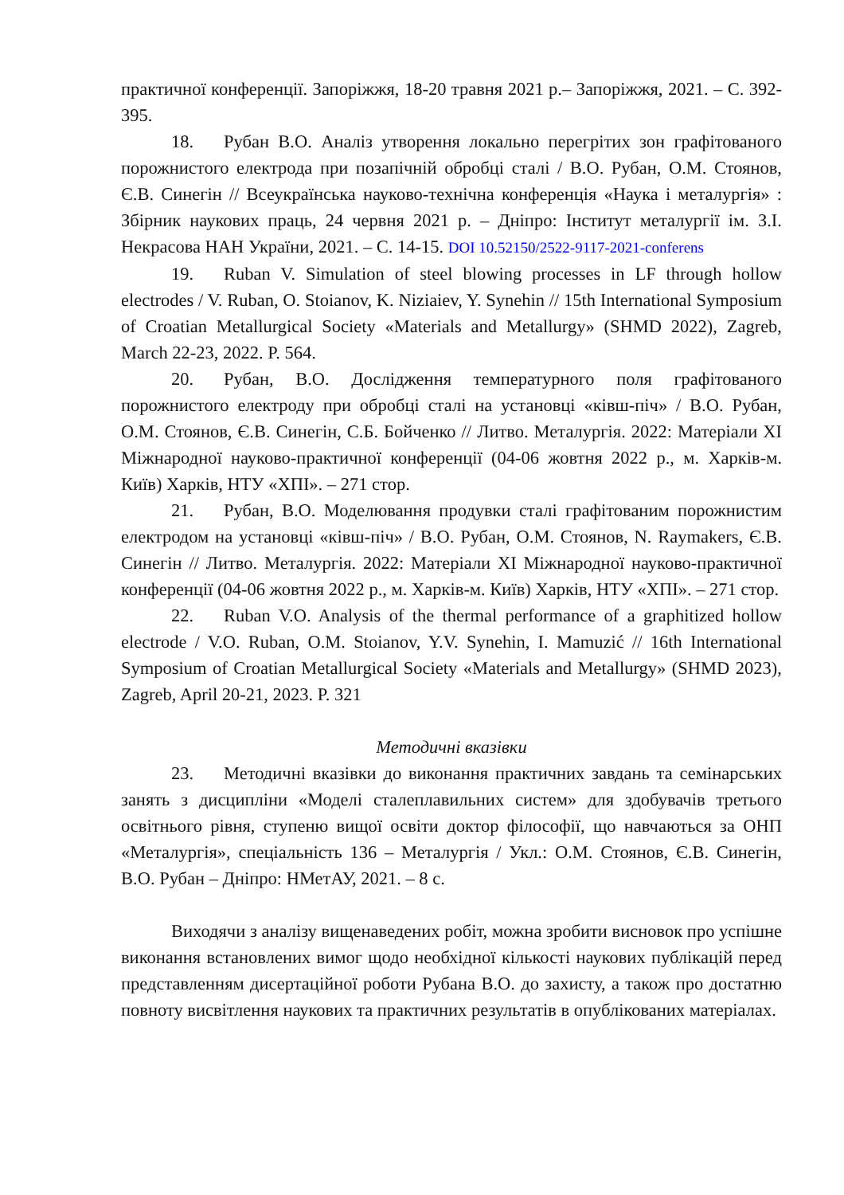практичної конференції. Запоріжжя, 18-20 травня 2021 р.– Запоріжжя, 2021. – С. 392-395.
18. Рубан В.О. Аналіз утворення локально перегрітих зон графітованого порожнистого електрода при позапічній обробці сталі / В.О. Рубан, О.М. Стоянов, Є.В. Синегін // Всеукраїнська науково-технічна конференція «Наука і металургія» : Збірник наукових праць, 24 червня 2021 р. – Дніпро: Інститут металургії ім. З.І. Некрасова НАН України, 2021. – С. 14-15. DOI 10.52150/2522-9117-2021-conferens
19. Ruban V. Simulation of steel blowing processes in LF through hollow electrodes / V. Ruban, O. Stoianov, K. Niziaiev, Y. Synehin // 15th International Symposium of Croatian Metallurgical Society «Materials and Metallurgy» (SHMD 2022), Zagreb, March 22-23, 2022. P. 564.
20. Рубан, В.О. Дослідження температурного поля графітованого порожнистого електроду при обробці сталі на установці «ківш-піч» / В.О. Рубан, О.М. Стоянов, Є.В. Синегін, С.Б. Бойченко // Литво. Металургія. 2022: Матеріали XI Міжнародної науково-практичної конференції (04-06 жовтня 2022 р., м. Харків-м. Київ) Харків, НТУ «ХПІ». – 271 стор.
21. Рубан, В.О. Моделювання продувки сталі графітованим порожнистим електродом на установці «ківш-піч» / В.О. Рубан, О.М. Стоянов, N. Raymakers, Є.В. Синегін // Литво. Металургія. 2022: Матеріали XI Міжнародної науково-практичної конференції (04-06 жовтня 2022 р., м. Харків-м. Київ) Харків, НТУ «ХПІ». – 271 стор.
22. Ruban V.O. Analysis of the thermal performance of a graphitized hollow electrode / V.O. Ruban, O.M. Stoianov, Y.V. Synehin, I. Mamuzić // 16th International Symposium of Croatian Metallurgical Society «Materials and Metallurgy» (SHMD 2023), Zagreb, April 20-21, 2023. P. 321
Методичні вказівки
23. Методичні вказівки до виконання практичних завдань та семінарських занять з дисципліни «Моделі сталеплавильних систем» для здобувачів третього освітнього рівня, ступеню вищої освіти доктор філософії, що навчаються за ОНП «Металургія», спеціальність 136 – Металургія / Укл.: О.М. Стоянов, Є.В. Синегін, В.О. Рубан – Дніпро: НМетАУ, 2021. – 8 с.
Виходячи з аналізу вищенаведених робіт, можна зробити висновок про успішне виконання встановлених вимог щодо необхідної кількості наукових публікацій перед представленням дисертаційної роботи Рубана В.О. до захисту, а також про достатню повноту висвітлення наукових та практичних результатів в опублікованих матеріалах.